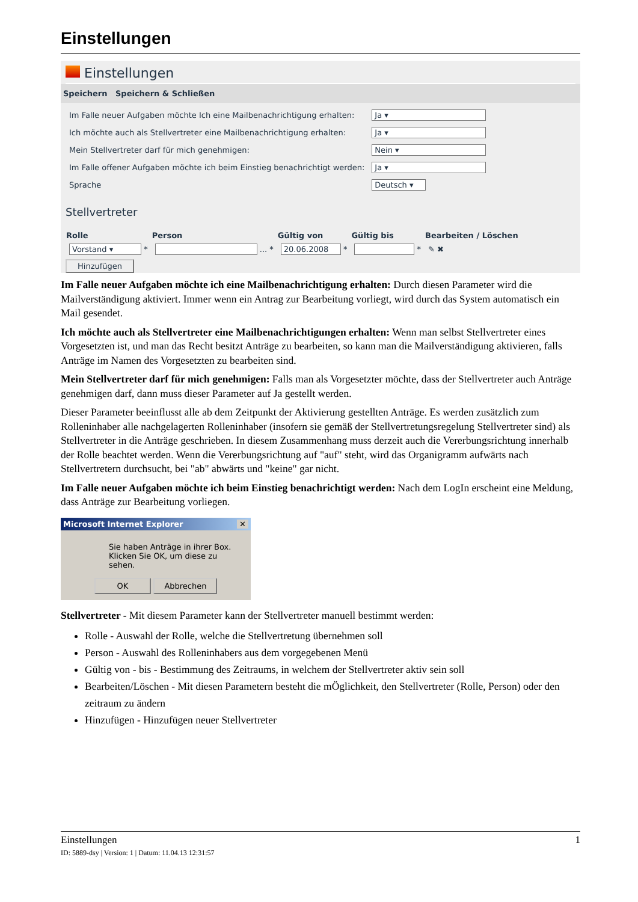Einstellungen
Einstellungen
Speichern Speichern & Schließen
| Im Falle neuer Aufgaben möchte Ich eine Mailbenachrichtigung erhalten: | Ja ▾ |
| Ich möchte auch als Stellvertreter eine Mailbenachrichtigung erhalten: | Ja ▾ |
| Mein Stellvertreter darf für mich genehmigen: | Nein ▾ |
| Im Falle offener Aufgaben möchte ich beim Einstieg benachrichtigt werden: | Ja ▾ |
| Sprache | Deutsch ▾ |
Stellvertreter
| Rolle | Person | Gültig von | Gültig bis | Bearbeiten / Löschen |
| --- | --- | --- | --- | --- |
| Vorstand ▾ * | ... * | 20.06.2008 * | * | ✎ ✖ |
Hinzufügen
Im Falle neuer Aufgaben möchte ich eine Mailbenachrichtigung erhalten: Durch diesen Parameter wird die Mailverständigung aktiviert. Immer wenn ein Antrag zur Bearbeitung vorliegt, wird durch das System automatisch ein Mail gesendet.
Ich möchte auch als Stellvertreter eine Mailbenachrichtigungen erhalten: Wenn man selbst Stellvertreter eines Vorgesetzten ist, und man das Recht besitzt Anträge zu bearbeiten, so kann man die Mailverständigung aktivieren, falls Anträge im Namen des Vorgesetzten zu bearbeiten sind.
Mein Stellvertreter darf für mich genehmigen: Falls man als Vorgesetzter möchte, dass der Stellvertreter auch Anträge genehmigen darf, dann muss dieser Parameter auf Ja gestellt werden.
Dieser Parameter beeinflusst alle ab dem Zeitpunkt der Aktivierung gestellten Anträge. Es werden zusätzlich zum Rolleninhaber alle nachgelagerten Rolleninhaber (insofern sie gemäß der Stellvertretungsregelung Stellvertreter sind) als Stellvertreter in die Anträge geschrieben. In diesem Zusammenhang muss derzeit auch die Vererbungsrichtung innerhalb der Rolle beachtet werden. Wenn die Vererbungsrichtung auf "auf" steht, wird das Organigramm aufwärts nach Stellvertretern durchsucht, bei "ab" abwärts und "keine" gar nicht.
Im Falle neuer Aufgaben möchte ich beim Einstieg benachrichtigt werden: Nach dem LogIn erscheint eine Meldung, dass Anträge zur Bearbeitung vorliegen.
Microsoft Internet Explorer ✕
Sie haben Anträge in ihrer Box.
Klicken Sie OK, um diese zu sehen.
OK Abbrechen
Stellvertreter - Mit diesem Parameter kann der Stellvertreter manuell bestimmt werden:
Rolle - Auswahl der Rolle, welche die Stellvertretung übernehmen soll
Person - Auswahl des Rolleninhabers aus dem vorgegebenen Menü
Gültig von - bis - Bestimmung des Zeitraums, in welchem der Stellvertreter aktiv sein soll
Bearbeiten/Löschen - Mit diesen Parametern besteht die mÖglichkeit, den Stellvertreter (Rolle, Person) oder den zeitraum zu ändern
Hinzufügen - Hinzufügen neuer Stellvertreter
Einstellungen 1
ID: 5889-dsy | Version: 1 | Datum: 11.04.13 12:31:57